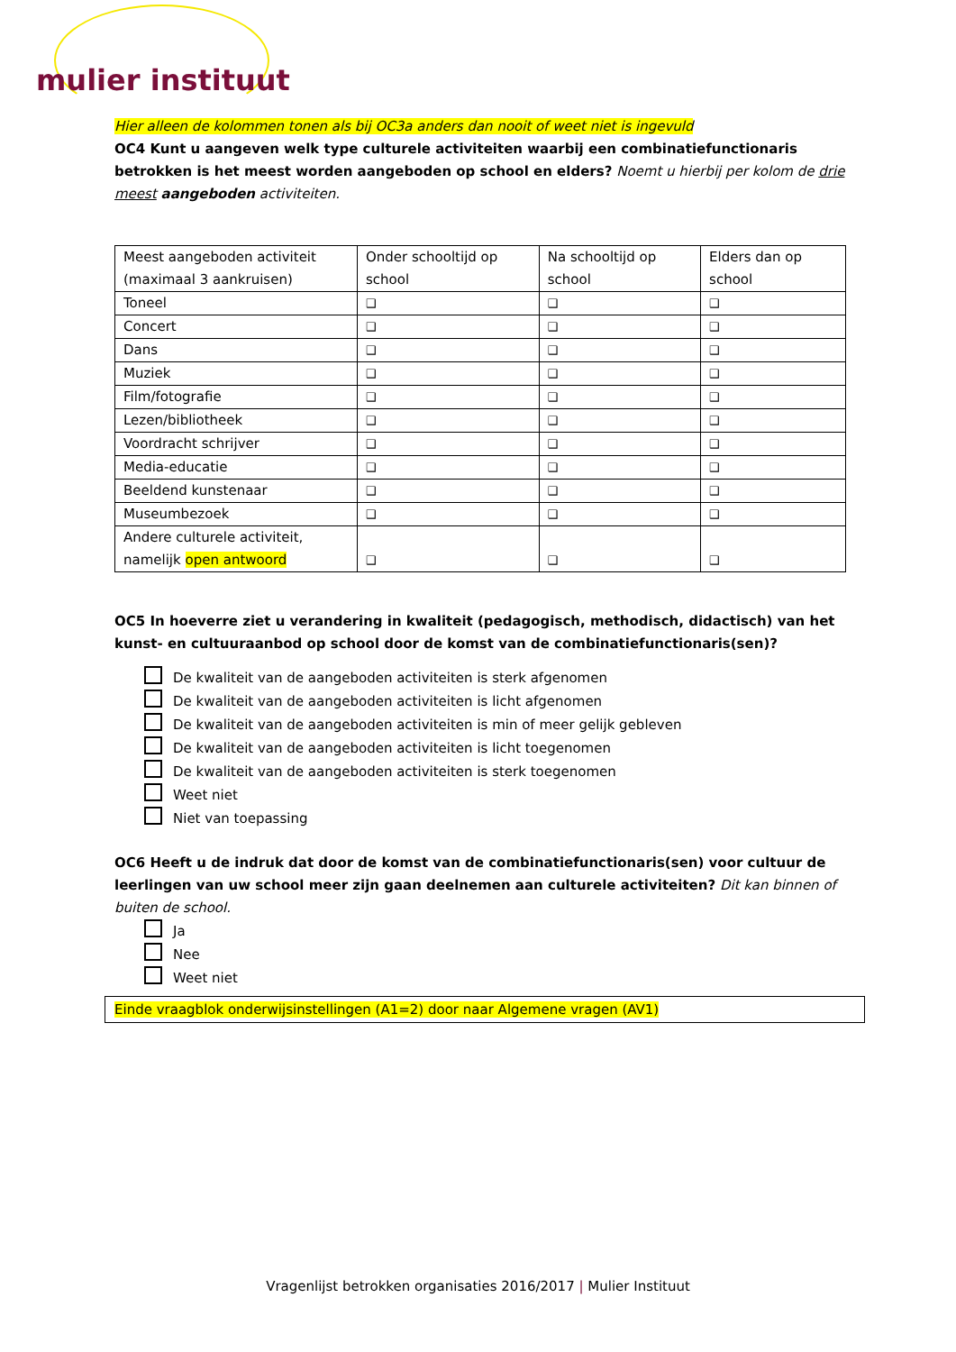mulier instituut
Hier alleen de kolommen tonen als bij OC3a anders dan nooit of weet niet is ingevuld
OC4 Kunt u aangeven welk type culturele activiteiten waarbij een combinatiefunctionaris betrokken is het meest worden aangeboden op school en elders? Noemt u hierbij per kolom de drie meest aangeboden activiteiten.
| Meest aangeboden activiteit (maximaal 3 aankruisen) | Onder schooltijd op school | Na schooltijd op school | Elders dan op school |
| Toneel | ❑ | ❑ | ❑ |
| Concert | ❑ | ❑ | ❑ |
| Dans | ❑ | ❑ | ❑ |
| Muziek | ❑ | ❑ | ❑ |
| Film/fotografie | ❑ | ❑ | ❑ |
| Lezen/bibliotheek | ❑ | ❑ | ❑ |
| Voordracht schrijver | ❑ | ❑ | ❑ |
| Media-educatie | ❑ | ❑ | ❑ |
| Beeldend kunstenaar | ❑ | ❑ | ❑ |
| Museumbezoek | ❑ | ❑ | ❑ |
| Andere culturele activiteit, namelijk open antwoord | ❑ | ❑ | ❑ |
OC5 In hoeverre ziet u verandering in kwaliteit (pedagogisch, methodisch, didactisch) van het kunst- en cultuuraanbod op school door de komst van de combinatiefunctionaris(sen)?
De kwaliteit van de aangeboden activiteiten is sterk afgenomen
De kwaliteit van de aangeboden activiteiten is licht afgenomen
De kwaliteit van de aangeboden activiteiten is min of meer gelijk gebleven
De kwaliteit van de aangeboden activiteiten is licht toegenomen
De kwaliteit van de aangeboden activiteiten is sterk toegenomen
Weet niet
Niet van toepassing
OC6 Heeft u de indruk dat door de komst van de combinatiefunctionaris(sen) voor cultuur de leerlingen van uw school meer zijn gaan deelnemen aan culturele activiteiten? Dit kan binnen of buiten de school.
Ja
Nee
Weet niet
Einde vraagblok onderwijsinstellingen (A1=2) door naar Algemene vragen (AV1)
Vragenlijst betrokken organisaties 2016/2017 | Mulier Instituut